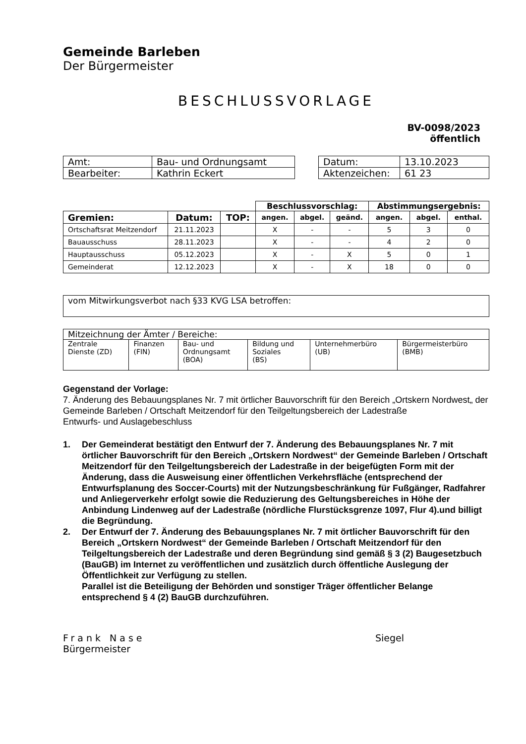Gemeinde Barleben
Der Bürgermeister
BESCHLUSSVORLAGE
BV-0098/2023
öffentlich
| Amt: | Bau- und Ordnungsamt |
| Bearbeiter: | Kathrin Eckert |
| Datum: | 13.10.2023 |
| Aktenzeichen: | 61 23 |
| | | | Beschlussvorschlag: | | | Abstimmungsergebnis: | | |
| --- | --- | --- | --- | --- | --- | --- | --- | --- |
| Gremien: | Datum: | TOP: | angen. | abgel. | geänd. | angen. | abgel. | enthal. |
| Ortschaftsrat Meitzendorf | 21.11.2023 | | X | - | - | 5 | 3 | 0 |
| Bauausschuss | 28.11.2023 | | X | - | - | 4 | 2 | 0 |
| Hauptausschuss | 05.12.2023 | | X | - | X | 5 | 0 | 1 |
| Gemeinderat | 12.12.2023 | | X | - | X | 18 | 0 | 0 |
vom Mitwirkungsverbot nach §33 KVG LSA betroffen:
| Mitzeichnung der Ämter / Bereiche: | | | | | |
| Zentrale Dienste (ZD) | Finanzen (FIN) | Bau- und Ordnungsamt (BOA) | Bildung und Soziales (BS) | Unternehmerbüro (UB) | Bürgermeisterbüro (BMB) |
Gegenstand der Vorlage:
7. Änderung des Bebauungsplanes Nr. 7 mit örtlicher Bauvorschrift für den Bereich „Ortskern Nordwest„ der Gemeinde Barleben / Ortschaft Meitzendorf für den Teilgeltungsbereich der Ladestraße
Entwurfs- und Auslagebeschluss
1. Der Gemeinderat bestätigt den Entwurf der 7. Änderung des Bebauungsplanes Nr. 7 mit örtlicher Bauvorschrift für den Bereich „Ortskern Nordwest“ der Gemeinde Barleben / Ortschaft Meitzendorf für den Teilgeltungsbereich der Ladestraße in der beigefügten Form mit der Änderung, dass die Ausweisung einer öffentlichen Verkehrsfläche (entsprechend der Entwurfsplanung des Soccer-Courts) mit der Nutzungsbeschränkung für Fußgänger, Radfahrer und Anliegerverkehr erfolgt sowie die Reduzierung des Geltungsbereiches in Höhe der Anbindung Lindenweg auf der Ladestraße (nördliche Flurstücksgrenze 1097, Flur 4).und billigt die Begründung.
2. Der Entwurf der 7. Änderung des Bebauungsplanes Nr. 7 mit örtlicher Bauvorschrift für den Bereich „Ortskern Nordwest“ der Gemeinde Barleben / Ortschaft Meitzendorf für den Teilgeltungsbereich der Ladestraße und deren Begründung sind gemäß § 3 (2) Baugesetzbuch (BauGB) im Internet zu veröffentlichen und zusätzlich durch öffentliche Auslegung der Öffentlichkeit zur Verfügung zu stellen.
Parallel ist die Beteiligung der Behörden und sonstiger Träger öffentlicher Belange entsprechend § 4 (2) BauGB durchzuführen.
Frank Nase
Bürgermeister
Siegel